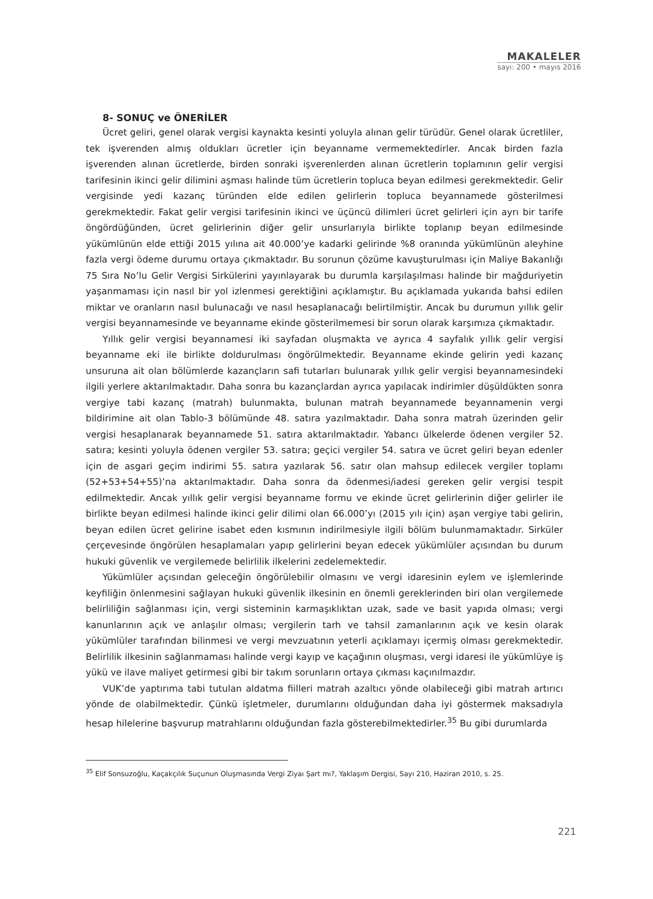MAKALELER
sayı: 200 • mayıs 2016
8- SONUÇ ve ÖNERİLER
Ücret geliri, genel olarak vergisi kaynakta kesinti yoluyla alınan gelir türüdür. Genel olarak ücretliler, tek işverenden almış oldukları ücretler için beyanname vermemektedirler. Ancak birden fazla işverenden alınan ücretlerde, birden sonraki işverenlerden alınan ücretlerin toplamının gelir vergisi tarifesinin ikinci gelir dilimini aşması halinde tüm ücretlerin topluca beyan edilmesi gerekmektedir. Gelir vergisinde yedi kazanç türünden elde edilen gelirlerin topluca beyannamede gösterilmesi gerekmektedir. Fakat gelir vergisi tarifesinin ikinci ve üçüncü dilimleri ücret gelirleri için ayrı bir tarife öngördüğünden, ücret gelirlerinin diğer gelir unsurlarıyla birlikte toplanıp beyan edilmesinde yükümlünün elde ettiği 2015 yılına ait 40.000’ye kadarki gelirinde %8 oranında yükümlünün aleyhine fazla vergi ödeme durumu ortaya çıkmaktadır. Bu sorunun çözüme kavuşturulması için Maliye Bakanlığı 75 Sıra No’lu Gelir Vergisi Sirkülerini yayınlayarak bu durumla karşılaşılması halinde bir mağduriyetin yaşanmaması için nasıl bir yol izlenmesi gerektiğini açıklamıştır. Bu açıklamada yukarıda bahsi edilen miktar ve oranların nasıl bulunacağı ve nasıl hesaplanacağı belirtilmiştir. Ancak bu durumun yıllık gelir vergisi beyannamesinde ve beyanname ekinde gösterilmemesi bir sorun olarak karşımıza çıkmaktadır.
Yıllık gelir vergisi beyannamesi iki sayfadan oluşmakta ve ayrıca 4 sayfalık yıllık gelir vergisi beyanname eki ile birlikte doldurulması öngörülmektedir. Beyanname ekinde gelirin yedi kazanç unsuruna ait olan bölümlerde kazançların safi tutarları bulunarak yıllık gelir vergisi beyannamesindeki ilgili yerlere aktarılmaktadır. Daha sonra bu kazançlardan ayrıca yapılacak indirimler düşüldükten sonra vergiye tabi kazanç (matrah) bulunmakta, bulunan matrah beyannamede beyannamenin vergi bildirimine ait olan Tablo-3 bölümünde 48. satıra yazılmaktadır. Daha sonra matrah üzerinden gelir vergisi hesaplanarak beyannamede 51. satıra aktarılmaktadır. Yabancı ülkelerde ödenen vergiler 52. satıra; kesinti yoluyla ödenen vergiler 53. satıra; geçici vergiler 54. satıra ve ücret geliri beyan edenler için de asgari geçim indirimi 55. satıra yazılarak 56. satır olan mahsup edilecek vergiler toplamı (52+53+54+55)’na aktarılmaktadır. Daha sonra da ödenmesi/iadesi gereken gelir vergisi tespit edilmektedir. Ancak yıllık gelir vergisi beyanname formu ve ekinde ücret gelirlerinin diğer gelirler ile birlikte beyan edilmesi halinde ikinci gelir dilimi olan 66.000’yı (2015 yılı için) aşan vergiye tabi gelirin, beyan edilen ücret gelirine isabet eden kısmının indirilmesiyle ilgili bölüm bulunmamaktadır. Sirküler çerçevesinde öngörülen hesaplamaları yapıp gelirlerini beyan edecek yükümlüler açısından bu durum hukuki güvenlik ve vergilemede belirlilik ilkelerini zedelemektedir.
Yükümlüler açısından geleceğin öngörülebilir olmasını ve vergi idaresinin eylem ve işlemlerinde keyfiliğin önlenmesini sağlayan hukuki güvenlik ilkesinin en önemli gereklerinden biri olan vergilemede belirliliğin sağlanması için, vergi sisteminin karmaşıklıktan uzak, sade ve basit yapıda olması; vergi kanunlarının açık ve anlaşılır olması; vergilerin tarh ve tahsil zamanlarının açık ve kesin olarak yükümlüler tarafından bilinmesi ve vergi mevzuatının yeterli açıklamayı içermiş olması gerekmektedir. Belirlilik ilkesinin sağlanmaması halinde vergi kayıp ve kaçağının oluşması, vergi idaresi ile yükümlüye iş yükü ve ilave maliyet getirmesi gibi bir takım sorunların ortaya çıkması kaçınılmazdır.
VUK’de yaptırıma tabi tutulan aldatma fiilleri matrah azaltıcı yönde olabileceği gibi matrah artırıcı yönde de olabilmektedir. Çünkü işletmeler, durumlarını olduğundan daha iyi göstermek maksadıyla hesap hilelerine başvurup matrahlarını olduğundan fazla gösterebilmektedirler.<sup>35</sup> Bu gibi durumlarda
<sup>35</sup> Elif Sonsuzoğlu, Kaçakçılık Suçunun Oluşmasında Vergi Ziyaı Şart mı?, Yaklaşım Dergisi, Sayı 210, Haziran 2010, s. 25.
221